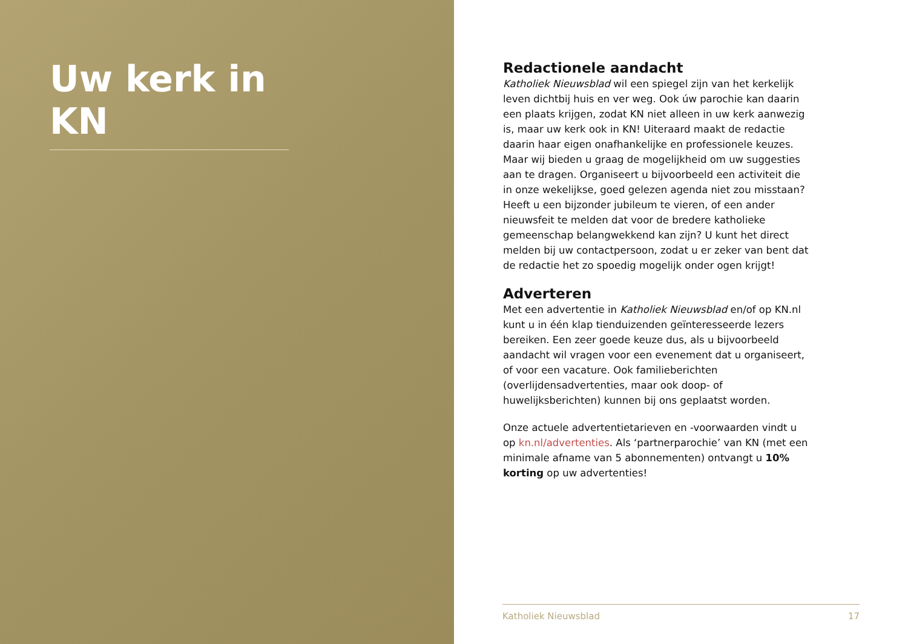Uw kerk in KN
Redactionele aandacht
Katholiek Nieuwsblad wil een spiegel zijn van het kerkelijk leven dichtbij huis en ver weg. Ook úw parochie kan daarin een plaats krijgen, zodat KN niet alleen in uw kerk aanwezig is, maar uw kerk ook in KN! Uiteraard maakt de redactie daarin haar eigen onafhankelijke en professionele keuzes. Maar wij bieden u graag de mogelijkheid om uw suggesties aan te dragen. Organiseert u bijvoorbeeld een activiteit die in onze wekelijkse, goed gelezen agenda niet zou misstaan? Heeft u een bijzonder jubileum te vieren, of een ander nieuwsfeit te melden dat voor de bredere katholieke gemeenschap belangwekkend kan zijn? U kunt het direct melden bij uw contactpersoon, zodat u er zeker van bent dat de redactie het zo spoedig mogelijk onder ogen krijgt!
Adverteren
Met een advertentie in Katholiek Nieuwsblad en/of op KN.nl kunt u in één klap tienduizenden geïnteresseerde lezers bereiken. Een zeer goede keuze dus, als u bijvoorbeeld aandacht wil vragen voor een evenement dat u organiseert, of voor een vacature. Ook familieberichten (overlijdensadvertenties, maar ook doop- of huwelijksberichten) kunnen bij ons geplaatst worden.
Onze actuele advertentietarieven en -voorwaarden vindt u op kn.nl/advertenties. Als ‘partnerparochie’ van KN (met een minimale afname van 5 abonnementen) ontvangt u 10% korting op uw advertenties!
Katholiek Nieuwsblad 17